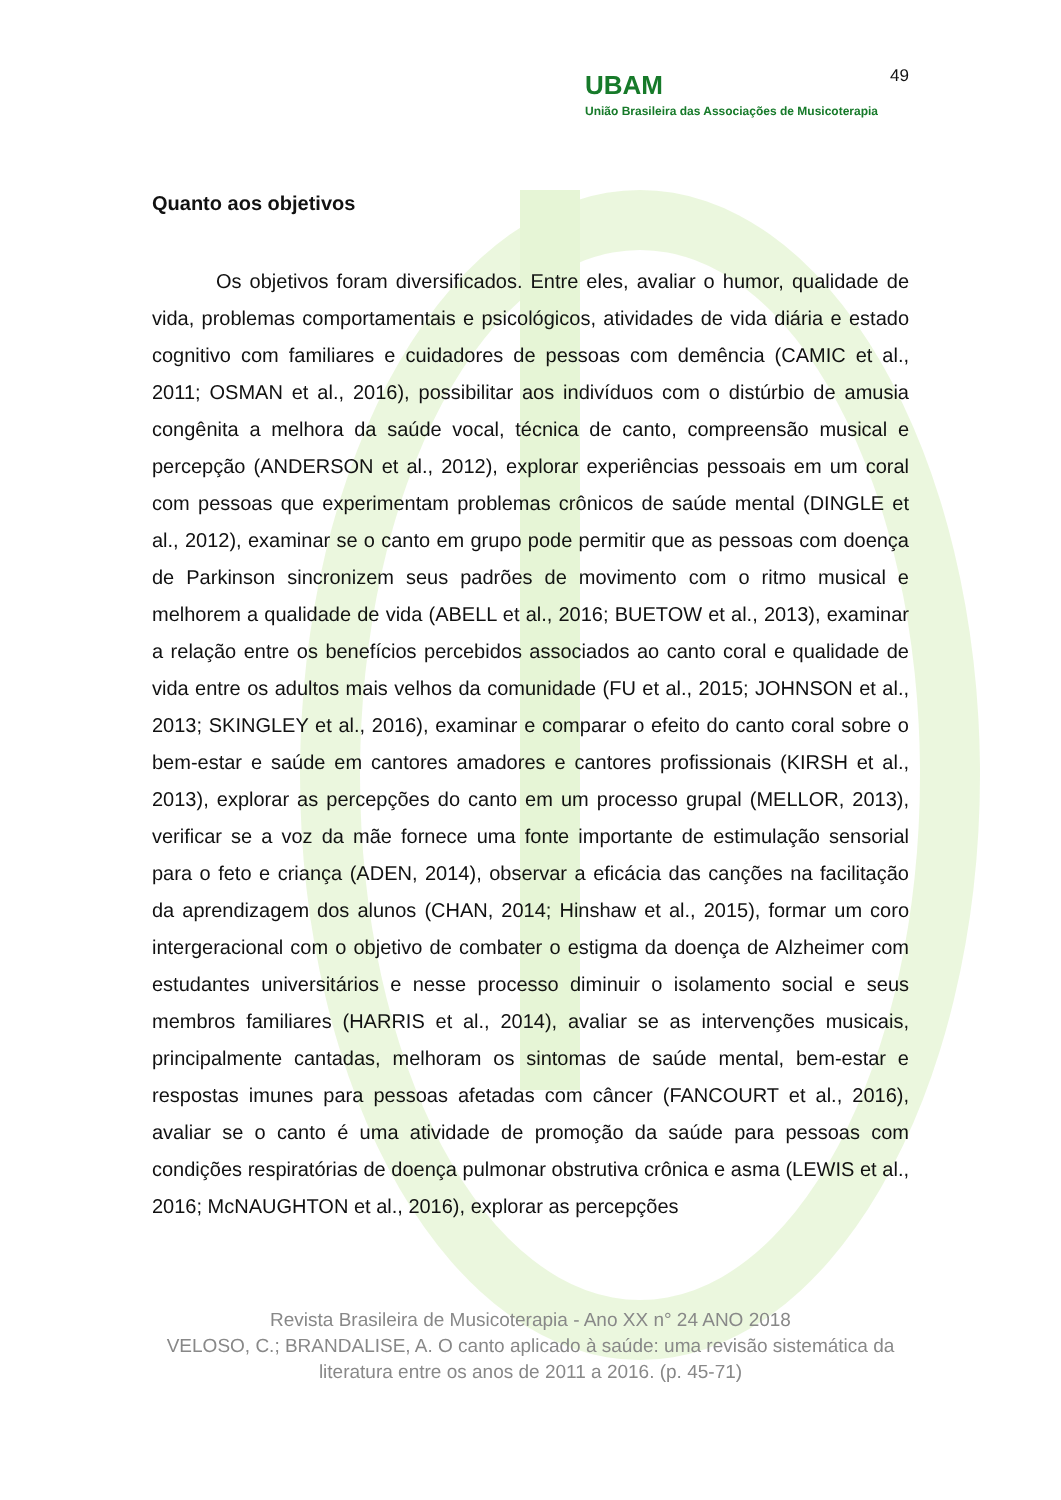UBAM
União Brasileira das Associações de Musicoterapia
49
Quanto aos objetivos
Os objetivos foram diversificados. Entre eles, avaliar o humor, qualidade de vida, problemas comportamentais e psicológicos, atividades de vida diária e estado cognitivo com familiares e cuidadores de pessoas com demência (CAMIC et al., 2011; OSMAN et al., 2016), possibilitar aos indivíduos com o distúrbio de amusia congênita a melhora da saúde vocal, técnica de canto, compreensão musical e percepção (ANDERSON et al., 2012), explorar experiências pessoais em um coral com pessoas que experimentam problemas crônicos de saúde mental (DINGLE et al., 2012), examinar se o canto em grupo pode permitir que as pessoas com doença de Parkinson sincronizem seus padrões de movimento com o ritmo musical e melhorem a qualidade de vida (ABELL et al., 2016; BUETOW et al., 2013), examinar a relação entre os benefícios percebidos associados ao canto coral e qualidade de vida entre os adultos mais velhos da comunidade (FU et al., 2015; JOHNSON et al., 2013; SKINGLEY et al., 2016), examinar e comparar o efeito do canto coral sobre o bem-estar e saúde em cantores amadores e cantores profissionais (KIRSH et al., 2013), explorar as percepções do canto em um processo grupal (MELLOR, 2013), verificar se a voz da mãe fornece uma fonte importante de estimulação sensorial para o feto e criança (ADEN, 2014), observar a eficácia das canções na facilitação da aprendizagem dos alunos (CHAN, 2014; Hinshaw et al., 2015), formar um coro intergeracional com o objetivo de combater o estigma da doença de Alzheimer com estudantes universitários e nesse processo diminuir o isolamento social e seus membros familiares (HARRIS et al., 2014), avaliar se as intervenções musicais, principalmente cantadas, melhoram os sintomas de saúde mental, bem-estar e respostas imunes para pessoas afetadas com câncer (FANCOURT et al., 2016), avaliar se o canto é uma atividade de promoção da saúde para pessoas com condições respiratórias de doença pulmonar obstrutiva crônica e asma (LEWIS et al., 2016; McNAUGHTON et al., 2016), explorar as percepções
Revista Brasileira de Musicoterapia - Ano XX n° 24 ANO 2018
VELOSO, C.; BRANDALISE, A. O canto aplicado à saúde: uma revisão sistemática da literatura entre os anos de 2011 a 2016. (p. 45-71)